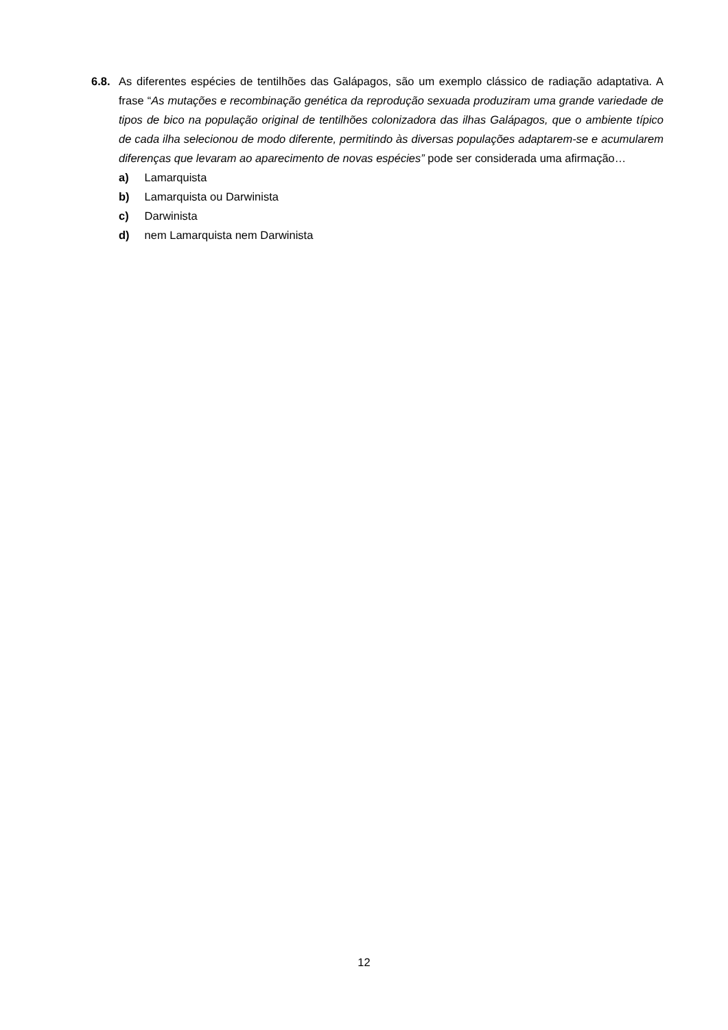6.8.
As diferentes espécies de tentilhões das Galápagos, são um exemplo clássico de radiação adaptativa. A frase “As mutações e recombinação genética da reprodução sexuada produziram uma grande variedade de tipos de bico na população original de tentilhões colonizadora das ilhas Galápagos, que o ambiente típico de cada ilha selecionou de modo diferente, permitindo às diversas populações adaptarem-se e acumularem diferenças que levaram ao aparecimento de novas espécies” pode ser considerada uma afirmação…
a) Lamarquista
b) Lamarquista ou Darwinista
c) Darwinista
d) nem Lamarquista nem Darwinista
12